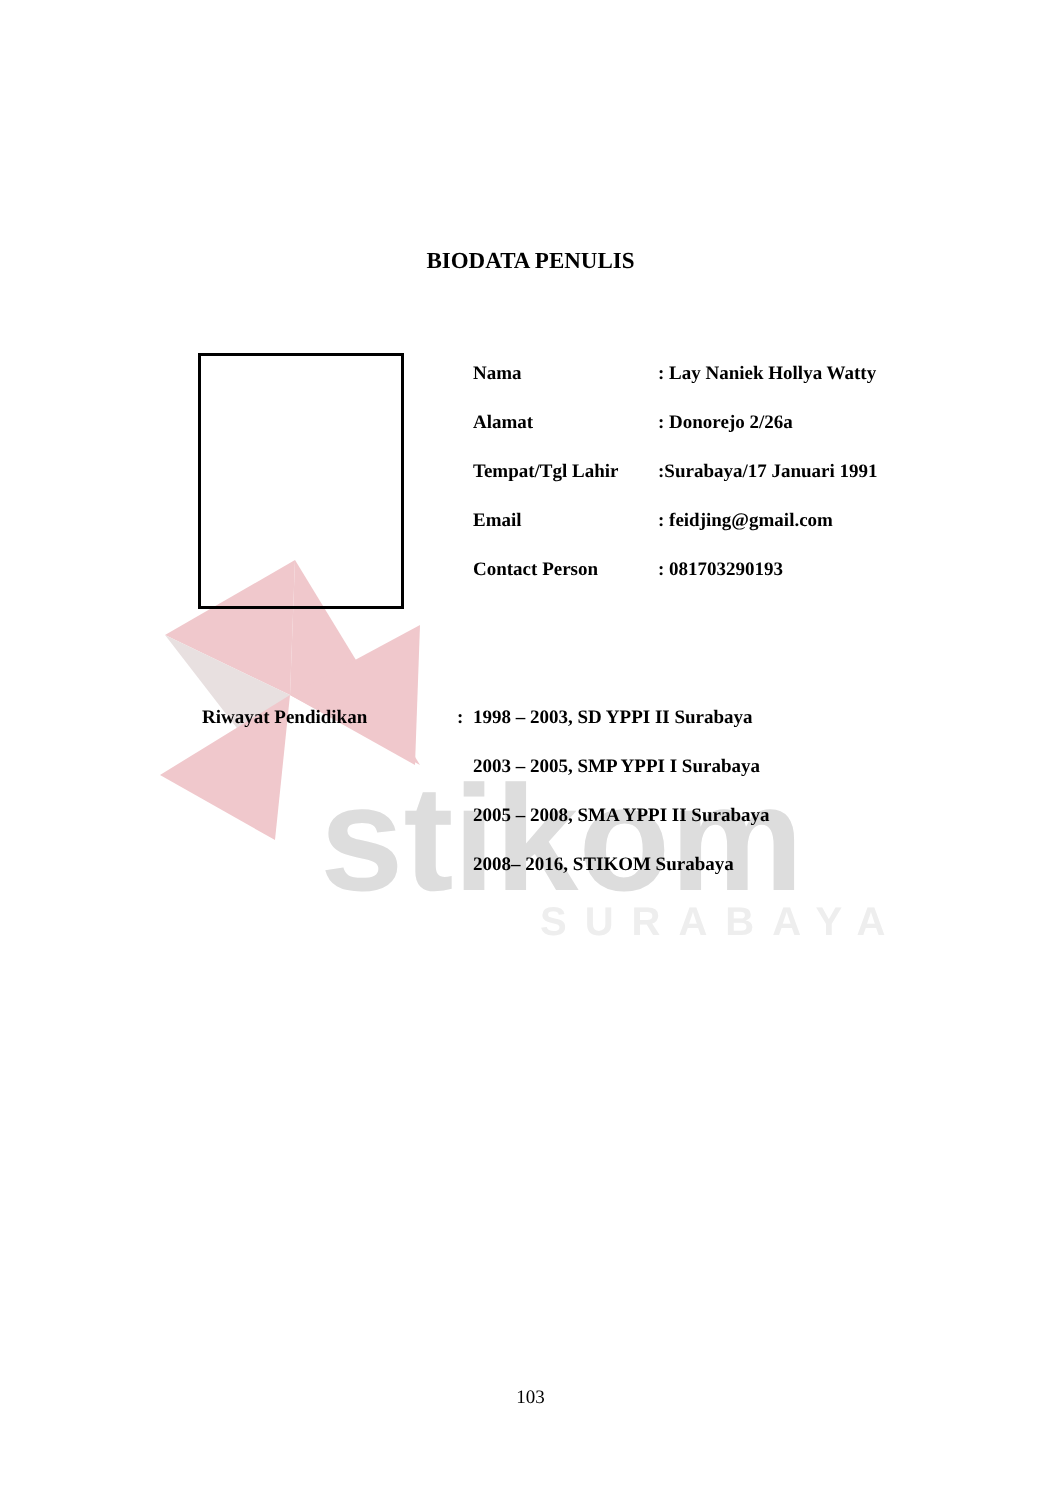stikom
SURABAYA
BIODATA PENULIS
| Nama | : Lay Naniek Hollya Watty |
| Alamat | : Donorejo 2/26a |
| Tempat/Tgl Lahir | :Surabaya/17 Januari 1991 |
| Email | : feidjing@gmail.com |
| Contact Person | : 081703290193 |
| Riwayat Pendidikan | : | 1998 – 2003, SD YPPI II Surabaya |
| | | 2003 – 2005, SMP YPPI I Surabaya |
| | | 2005 – 2008, SMA YPPI II Surabaya |
| | | 2008– 2016, STIKOM Surabaya |
103